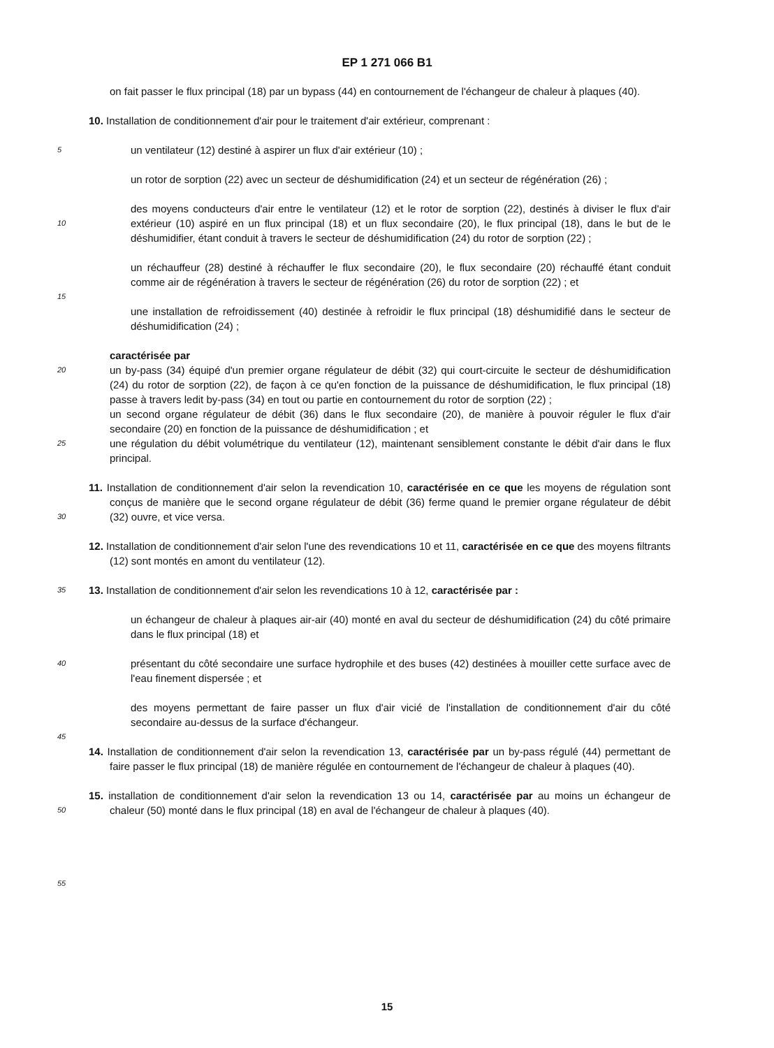EP 1 271 066 B1
on fait passer le flux principal (18) par un bypass (44) en contournement de l'échangeur de chaleur à plaques (40).
10. Installation de conditionnement d'air pour le traitement d'air extérieur, comprenant :
5
un ventilateur (12) destiné à aspirer un flux d'air extérieur (10) ;
un rotor de sorption (22) avec un secteur de déshumidification (24) et un secteur de régénération (26) ;
10
des moyens conducteurs d'air entre le ventilateur (12) et le rotor de sorption (22), destinés à diviser le flux d'air extérieur (10) aspiré en un flux principal (18) et un flux secondaire (20), le flux principal (18), dans le but de le déshumidifier, étant conduit à travers le secteur de déshumidification (24) du rotor de sorption (22) ;
un réchauffeur (28) destiné à réchauffer le flux secondaire (20), le flux secondaire (20) réchauffé étant conduit comme air de régénération à travers le secteur de régénération (26) du rotor de sorption (22) ; et
15
une installation de refroidissement (40) destinée à refroidir le flux principal (18) déshumidifié dans le secteur de déshumidification (24) ;
20
25
caractérisée par
un by-pass (34) équipé d'un premier organe régulateur de débit (32) qui court-circuite le secteur de déshumidification (24) du rotor de sorption (22), de façon à ce qu'en fonction de la puissance de déshumidification, le flux principal (18) passe à travers ledit by-pass (34) en tout ou partie en contournement du rotor de sorption (22) ;
un second organe régulateur de débit (36) dans le flux secondaire (20), de manière à pouvoir réguler le flux d'air secondaire (20) en fonction de la puissance de déshumidification ; et
une régulation du débit volumétrique du ventilateur (12), maintenant sensiblement constante le débit d'air dans le flux principal.
30
11. Installation de conditionnement d'air selon la revendication 10, caractérisée en ce que les moyens de régulation sont conçus de manière que le second organe régulateur de débit (36) ferme quand le premier organe régulateur de débit (32) ouvre, et vice versa.
12. Installation de conditionnement d'air selon l'une des revendications 10 et 11, caractérisée en ce que des moyens filtrants (12) sont montés en amont du ventilateur (12).
35
13. Installation de conditionnement d'air selon les revendications 10 à 12, caractérisée par :
un échangeur de chaleur à plaques air-air (40) monté en aval du secteur de déshumidification (24) du côté primaire dans le flux principal (18) et
40
présentant du côté secondaire une surface hydrophile et des buses (42) destinées à mouiller cette surface avec de l'eau finement dispersée ; et
des moyens permettant de faire passer un flux d'air vicié de l'installation de conditionnement d'air du côté secondaire au-dessus de la surface d'échangeur.
45
14. Installation de conditionnement d'air selon la revendication 13, caractérisée par un by-pass régulé (44) permettant de faire passer le flux principal (18) de manière régulée en contournement de l'échangeur de chaleur à plaques (40).
50
15. installation de conditionnement d'air selon la revendication 13 ou 14, caractérisée par au moins un échangeur de chaleur (50) monté dans le flux principal (18) en aval de l'échangeur de chaleur à plaques (40).
55
15